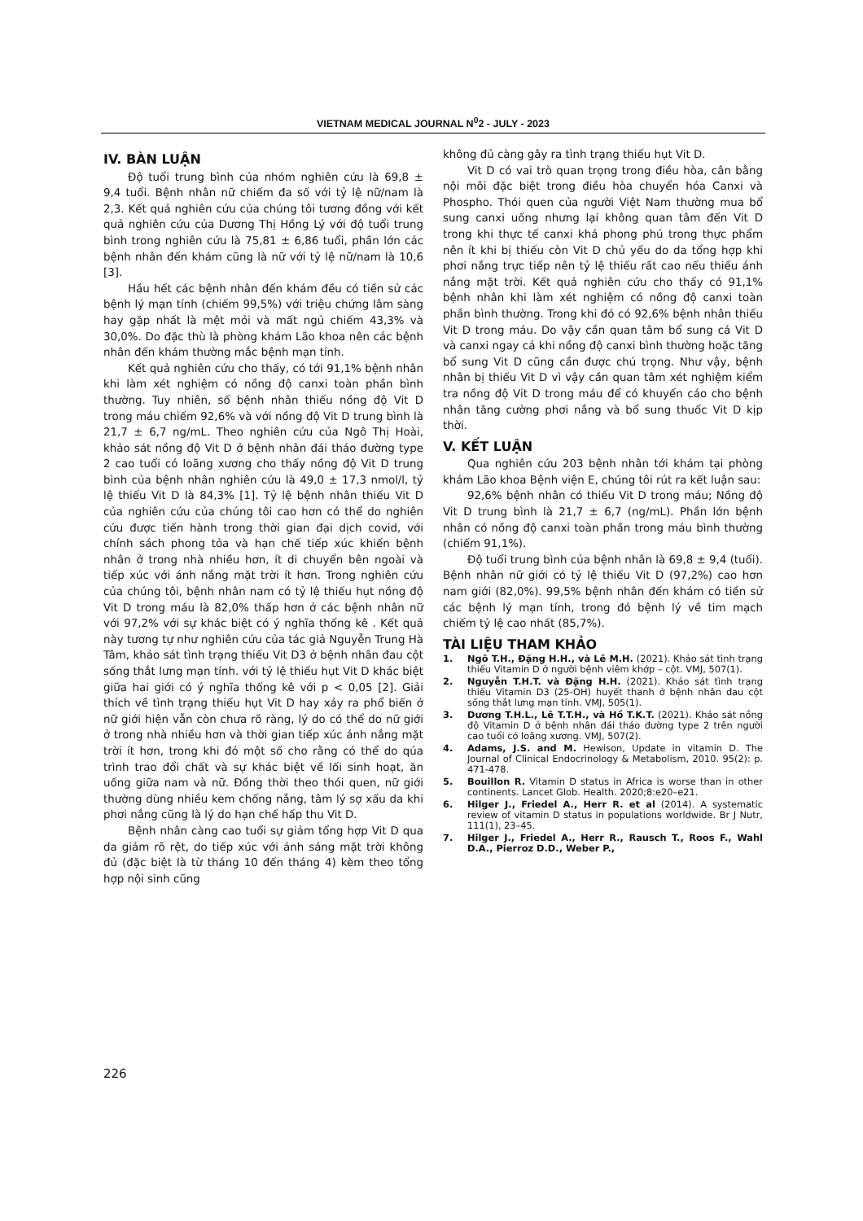VIETNAM MEDICAL JOURNAL N<sup>0</sup>2 - JULY - 2023
IV. BÀN LUẬN
Độ tuổi trung bình của nhóm nghiên cứu là 69,8 ± 9,4 tuổi. Bệnh nhân nữ chiếm đa số với tỷ lệ nữ/nam là 2,3. Kết quả nghiên cứu của chúng tôi tương đồng với kết quả nghiên cứu của Dương Thị Hồng Lý với độ tuổi trung bình trong nghiên cứu là 75,81 ± 6,86 tuổi, phần lớn các bệnh nhân đến khám cũng là nữ với tỷ lệ nữ/nam là 10,6 [3].
Hầu hết các bệnh nhân đến khám đều có tiền sử các bệnh lý mạn tính (chiếm 99,5%) với triệu chứng lâm sàng hay gặp nhất là mệt mỏi và mất ngủ chiếm 43,3% và 30,0%. Do đặc thù là phòng khám Lão khoa nên các bệnh nhân đến khám thường mắc bệnh mạn tính.
Kết quả nghiên cứu cho thấy, có tới 91,1% bệnh nhân khi làm xét nghiệm có nồng độ canxi toàn phần bình thường. Tuy nhiên, số bệnh nhân thiếu nồng độ Vit D trong máu chiếm 92,6% và với nồng độ Vit D trung bình là 21,7 ± 6,7 ng/mL. Theo nghiên cứu của Ngô Thị Hoài, khảo sát nồng độ Vit D ở bệnh nhân đái tháo đường type 2 cao tuổi có loãng xương cho thấy nồng độ Vit D trung bình của bệnh nhân nghiên cứu là 49,0 ± 17,3 nmol/l, tỷ lệ thiếu Vit D là 84,3% [1]. Tỷ lệ bệnh nhân thiếu Vit D của nghiên cứu của chúng tôi cao hơn có thể do nghiên cứu được tiến hành trong thời gian đại dịch covid, với chính sách phong tỏa và hạn chế tiếp xúc khiến bệnh nhân ở trong nhà nhiều hơn, ít di chuyển bên ngoài và tiếp xúc với ánh nắng mặt trời ít hơn. Trong nghiên cứu của chúng tôi, bệnh nhân nam có tỷ lệ thiếu hụt nồng độ Vit D trong máu là 82,0% thấp hơn ở các bệnh nhân nữ với 97,2% với sự khác biệt có ý nghĩa thống kê . Kết quả này tương tự như nghiên cứu của tác giả Nguyễn Trung Hà Tâm, khảo sát tình trạng thiếu Vit D3 ở bệnh nhân đau cột sống thắt lưng mạn tính. với tỷ lệ thiếu hụt Vit D khác biệt giữa hai giới có ý nghĩa thống kê với p < 0,05 [2]. Giải thích về tình trạng thiếu hụt Vit D hay xảy ra phổ biến ở nữ giới hiện vẫn còn chưa rõ ràng, lý do có thể do nữ giới ở trong nhà nhiều hơn và thời gian tiếp xúc ánh nắng mặt trời ít hơn, trong khi đó một số cho rằng có thể do qúa trình trao đổi chất và sự khác biệt về lối sinh hoạt, ăn uống giữa nam và nữ. Đồng thời theo thói quen, nữ giới thường dùng nhiều kem chống nắng, tâm lý sợ xấu da khi phơi nắng cũng là lý do hạn chế hấp thu Vit D.
Bệnh nhân càng cao tuổi sự giảm tổng hợp Vit D qua da giảm rõ rệt, do tiếp xúc với ánh sáng mặt trời không đủ (đặc biệt là từ tháng 10 đến tháng 4) kèm theo tổng hợp nội sinh cũng
không đủ càng gây ra tình trạng thiếu hụt Vit D.
Vit D có vai trò quan trọng trong điều hòa, cân bằng nội môi đặc biệt trong điều hòa chuyển hóa Canxi và Phospho. Thói quen của người Việt Nam thường mua bổ sung canxi uống nhưng lại không quan tâm đến Vit D trong khi thực tế canxi khá phong phú trong thực phẩm nên ít khi bị thiếu còn Vit D chủ yếu do da tổng hợp khi phơi nắng trực tiếp nên tỷ lệ thiếu rất cao nếu thiếu ánh nắng mặt trời. Kết quả nghiên cứu cho thấy có 91,1% bệnh nhân khi làm xét nghiệm có nồng độ canxi toàn phần bình thường. Trong khi đó có 92,6% bệnh nhân thiếu Vit D trong máu. Do vậy cần quan tâm bổ sung cả Vit D và canxi ngay cả khi nồng độ canxi bình thường hoặc tăng bổ sung Vit D cũng cần được chú trọng. Như vậy, bệnh nhân bị thiếu Vit D vì vậy cần quan tâm xét nghiệm kiểm tra nồng độ Vit D trong máu để có khuyến cáo cho bệnh nhân tăng cường phơi nắng và bổ sung thuốc Vit D kịp thời.
V. KẾT LUẬN
Qua nghiên cứu 203 bệnh nhân tới khám tại phòng khám Lão khoa Bệnh viện E, chúng tôi rút ra kết luận sau:
92,6% bệnh nhân có thiếu Vit D trong máu; Nồng độ Vit D trung bình là 21,7 ± 6,7 (ng/mL). Phần lớn bệnh nhân có nồng độ canxi toàn phần trong máu bình thường (chiếm 91,1%).
Độ tuổi trung bình của bệnh nhân là 69,8 ± 9,4 (tuổi). Bệnh nhân nữ giới có tỷ lệ thiếu Vit D (97,2%) cao hơn nam giới (82,0%). 99,5% bệnh nhân đến khám có tiền sử các bệnh lý mạn tính, trong đó bệnh lý về tim mạch chiếm tỷ lệ cao nhất (85,7%).
TÀI LIỆU THAM KHẢO
1. Ngô T.H., Đặng H.H., và Lê M.H. (2021). Khảo sát tình trạng thiếu Vitamin D ở người bệnh viêm khớp – cột. VMJ, 507(1).
2. Nguyễn T.H.T. và Đặng H.H. (2021). Khảo sát tình trạng thiếu Vitamin D3 (25-OH) huyết thanh ở bệnh nhân đau cột sống thắt lưng mạn tính. VMJ, 505(1).
3. Dương T.H.L., Lê T.T.H., và Hồ T.K.T. (2021). Khảo sát nồng độ Vitamin D ở bệnh nhân đái tháo đường type 2 trên người cao tuổi có loãng xương. VMJ, 507(2).
4. Adams, J.S. and M. Hewison, Update in vitamin D. The Journal of Clinical Endocrinology & Metabolism, 2010. 95(2): p. 471-478.
5. Bouillon R. Vitamin D status in Africa is worse than in other continents. Lancet Glob. Health. 2020;8:e20–e21.
6. Hilger J., Friedel A., Herr R. et al (2014). A systematic review of vitamin D status in populations worldwide. Br J Nutr, 111(1), 23–45.
7. Hilger J., Friedel A., Herr R., Rausch T., Roos F., Wahl D.A., Pierroz D.D., Weber P.,
226